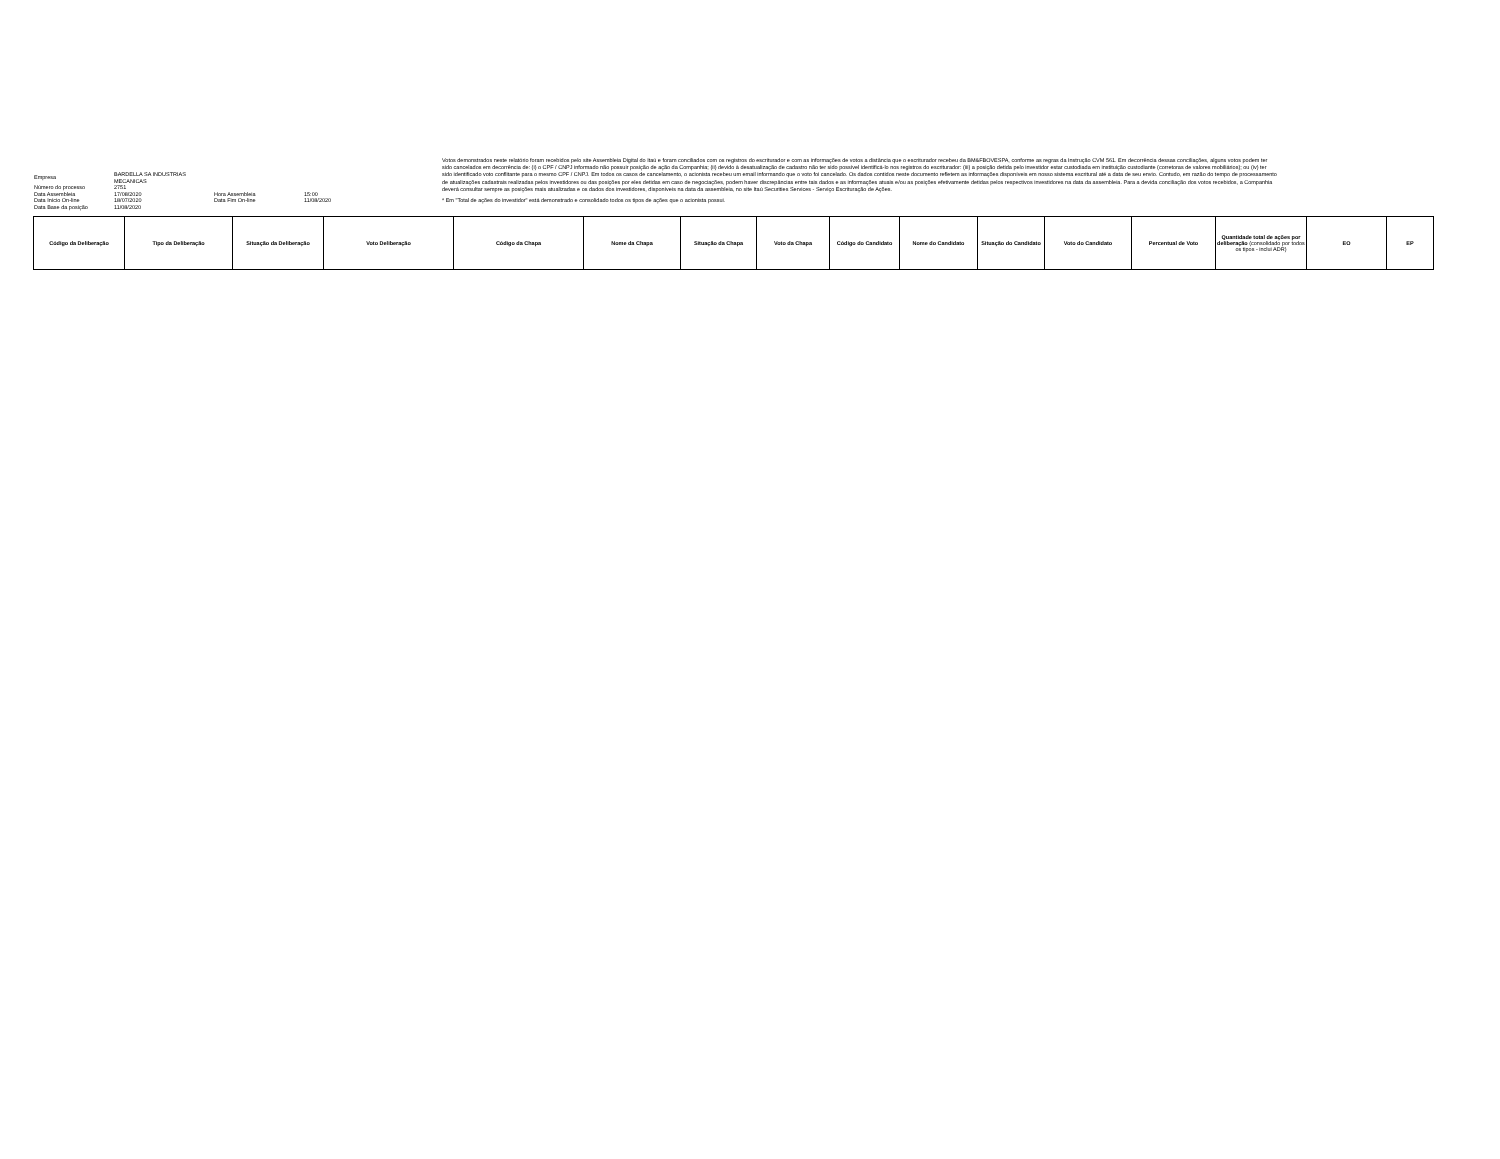| Empresa | BARDELLA SA INDUSTRIAS MECANICAS | | |
| Número do processo | 2751 | | |
| Data Assembleia | 17/08/2020 | Hora Assembleia | 15:00 |
| Data Início On-line | 18/07/2020 | Data Fim On-line | 11/08/2020 |
| Data Base da posição | 11/08/2020 | | |
Votos demonstrados neste relatório foram recebidos pelo site Assembleia Digital do Itaú e foram conciliados com os registros do escriturador e com as informações de votos a distância que o escriturador recebeu da BM&FBOVESPA, conforme as regras da Instrução CVM 561. Em decorrência dessas conciliações, alguns votos podem ter sido cancelados em decorrência de: (i) o CPF / CNPJ informado não possuir posição de ação da Companhia; (ii) devido à desatualização de cadastro não ter sido possível identificá-lo nos registros do escriturador: (iii) a posição detida pelo investidor estar custodiada em instituição custodiante (corretoras de valores mobiliários); ou (iv) ter sido identificado voto conflitante para o mesmo CPF / CNPJ. Em todos os casos de cancelamento, o acionista recebeu um email informando que o voto foi cancelado. Os dados contidos neste documento refletem as informações disponíveis em nosso sistema escritural até a data de seu envio. Contudo, em razão do tempo de processamento de atualizações cadastrais realizadas pelos investidores ou das posições por eles detidas em caso de negociações, podem haver discrepâncias entre tais dados e as informações atuais e/ou as posições efetivamente detidas pelos respectivos investidores na data da assembleia. Para a devida conciliação dos votos recebidos, a Companhia deverá consultar sempre as posições mais atualizadas e os dados dos investidores, disponíveis na data da assembleia, no site Itaú Securities Services - Serviço Escrituração de Ações.
* Em "Total de ações do investidor" está demonstrado e consolidado todos os tipos de ações que o acionista possui.
| Código da Deliberação | Tipo da Deliberação | Situação da Deliberação | Voto Deliberação | Código da Chapa | Nome da Chapa | Situação da Chapa | Voto da Chapa | Código do Candidato | Nome do Candidato | Situação do Candidato | Voto do Candidato | Percentual de Voto | Quantidade total de ações por deliberação (consolidado por todos os tipos - inclui ADR) | EO | EP |
| --- | --- | --- | --- | --- | --- | --- | --- | --- | --- | --- | --- | --- | --- | --- | --- |